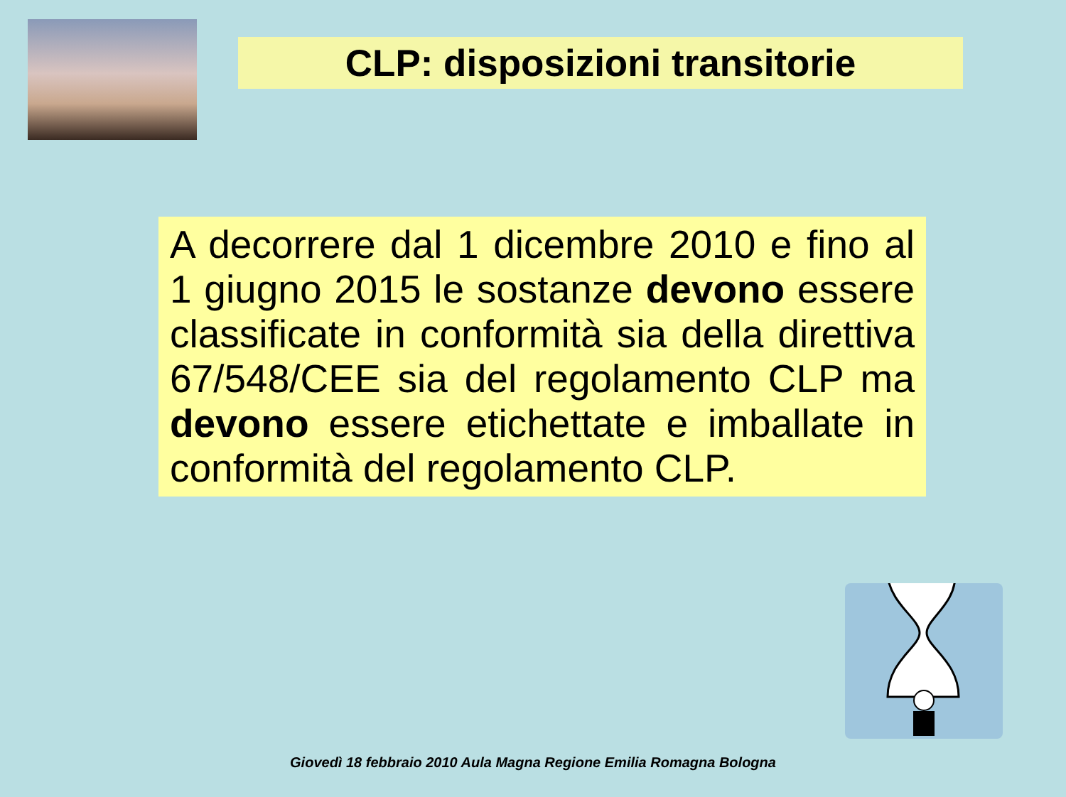CLP: disposizioni transitorie
A decorrere dal 1 dicembre 2010 e fino al 1 giugno 2015 le sostanze devono essere classificate in conformità sia della direttiva 67/548/CEE sia del regolamento CLP ma devono essere etichettate e imballate in conformità del regolamento CLP.
Giovedì 18 febbraio 2010 Aula Magna Regione Emilia Romagna Bologna